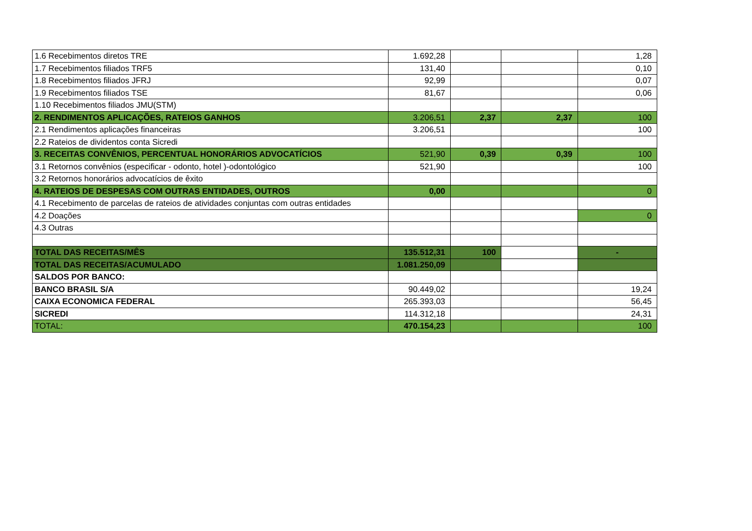| 1.6 Recebimentos diretos TRE | 1.692,28 | | | 1,28 |
| 1.7 Recebimentos filiados TRF5 | 131,40 | | | 0,10 |
| 1.8 Recebimentos filiados JFRJ | 92,99 | | | 0,07 |
| 1.9 Recebimentos filiados TSE | 81,67 | | | 0,06 |
| 1.10 Recebimentos filiados JMU(STM) | | | | |
| 2. RENDIMENTOS APLICAÇÕES, RATEIOS GANHOS | 3.206,51 | 2,37 | 2,37 | 100 |
| 2.1 Rendimentos aplicações financeiras | 3.206,51 | | | 100 |
| 2.2 Rateios de dividentos conta Sicredi | | | | |
| 3. RECEITAS CONVÊNIOS, PERCENTUAL HONORÁRIOS ADVOCATÍCIOS | 521,90 | 0,39 | 0,39 | 100 |
| 3.1 Retornos convênios (especificar - odonto, hotel )-odontológico | 521,90 | | | 100 |
| 3.2 Retornos honorários advocatícios de êxito | | | | |
| 4. RATEIOS DE DESPESAS COM OUTRAS ENTIDADES, OUTROS | 0,00 | | | 0 |
| 4.1 Recebimento de parcelas de rateios de atividades conjuntas com outras entidades | | | | |
| 4.2 Doações | | | | 0 |
| 4.3 Outras | | | | |
| TOTAL DAS RECEITAS/MÊS | 135.512,31 | 100 | | - |
| TOTAL DAS RECEITAS/ACUMULADO | 1.081.250,09 | | | |
| SALDOS POR BANCO: | | | | |
| BANCO BRASIL S/A | 90.449,02 | | | 19,24 |
| CAIXA ECONOMICA FEDERAL | 265.393,03 | | | 56,45 |
| SICREDI | 114.312,18 | | | 24,31 |
| TOTAL: | 470.154,23 | | | 100 |